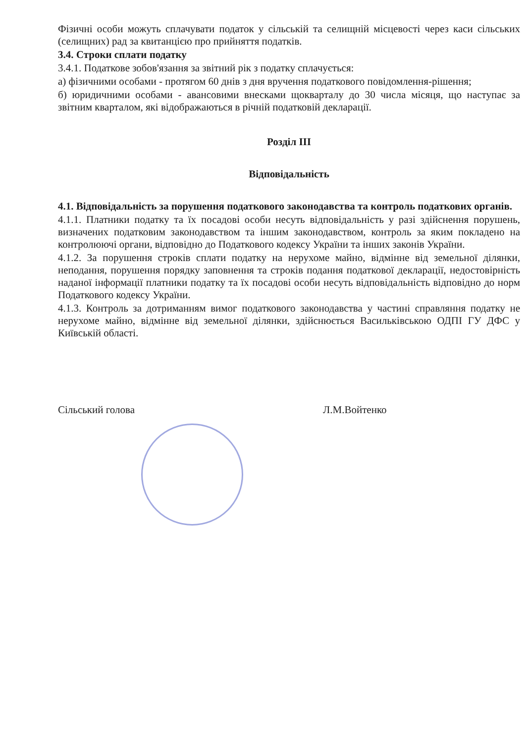Фізичні особи можуть сплачувати податок у сільській та селищній місцевості через каси сільських (селищних) рад за квитанцією про прийняття податків.
3.4. Строки сплати податку
3.4.1. Податкове зобов'язання за звітний рік з податку сплачується:
а) фізичними особами - протягом 60 днів з дня вручення податкового повідомлення-рішення;
б) юридичними особами - авансовими внесками щокварталу до 30 числа місяця, що наступає за звітним кварталом, які відображаються в річній податковій декларації.
Розділ III
Відповідальність
4.1. Відповідальність за порушення податкового законодавства та контроль податкових органів.
4.1.1. Платники податку та їх посадові особи несуть відповідальність у разі здійснення порушень, визначених податковим законодавством та іншим законодавством, контроль за яким покладено на контролюючі органи, відповідно до Податкового кодексу України та інших законів України.
4.1.2. За порушення строків сплати податку на нерухоме майно, відмінне від земельної ділянки, неподання, порушення порядку заповнення та строків подання податкової декларації, недостовірність наданої інформації платники податку та їх посадові особи несуть відповідальність відповідно до норм Податкового кодексу України.
4.1.3. Контроль за дотриманням вимог податкового законодавства у частині справляння податку не нерухоме майно, відмінне від земельної ділянки, здійснюється Васильківською ОДПІ ГУ ДФС у Київській області.
Сільський голова Л.М.Войтенко